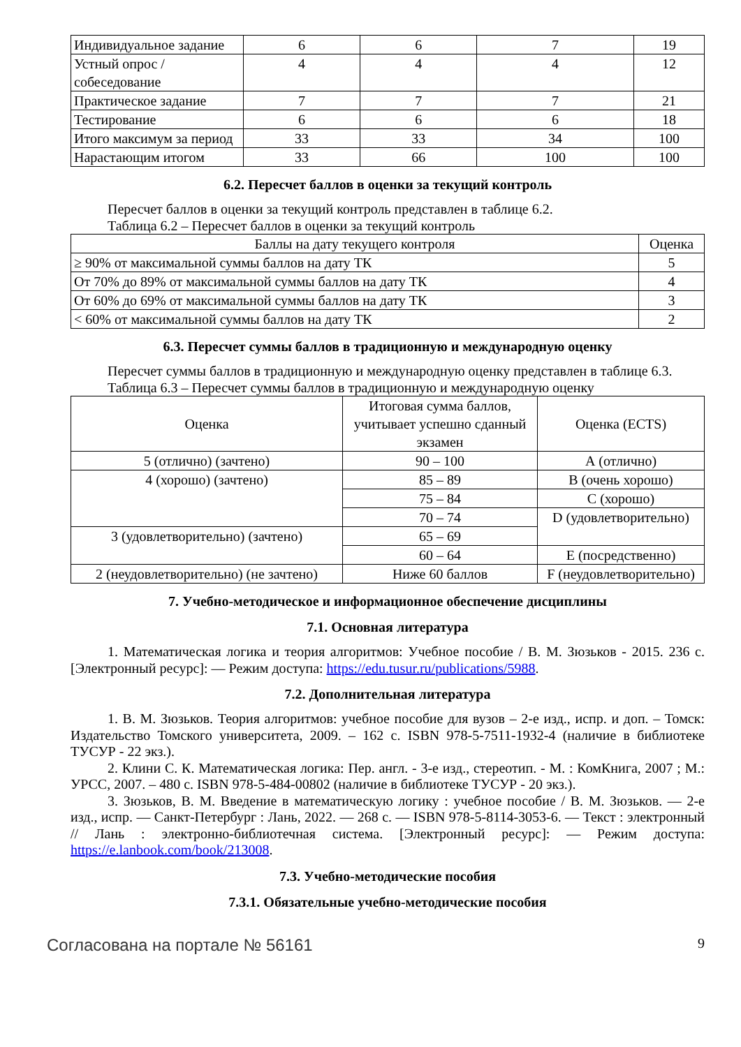| Индивидуальное задание | 6 | 6 | 7 | 19 |
| Устный опрос / собеседование | 4 | 4 | 4 | 12 |
| Практическое задание | 7 | 7 | 7 | 21 |
| Тестирование | 6 | 6 | 6 | 18 |
| Итого максимум за период | 33 | 33 | 34 | 100 |
| Нарастающим итогом | 33 | 66 | 100 | 100 |
6.2. Пересчет баллов в оценки за текущий контроль
Пересчет баллов в оценки за текущий контроль представлен в таблице 6.2.
Таблица 6.2 – Пересчет баллов в оценки за текущий контроль
| Баллы на дату текущего контроля | Оценка |
| --- | --- |
| ≥ 90% от максимальной суммы баллов на дату ТК | 5 |
| От 70% до 89% от максимальной суммы баллов на дату ТК | 4 |
| От 60% до 69% от максимальной суммы баллов на дату ТК | 3 |
| < 60% от максимальной суммы баллов на дату ТК | 2 |
6.3. Пересчет суммы баллов в традиционную и международную оценку
Пересчет суммы баллов в традиционную и международную оценку представлен в таблице 6.3.
Таблица 6.3 – Пересчет суммы баллов в традиционную и международную оценку
| Оценка | Итоговая сумма баллов, учитывает успешно сданный экзамен | Оценка (ECTS) |
| --- | --- | --- |
| 5 (отлично) (зачтено) | 90 – 100 | А (отлично) |
| 4 (хорошо) (зачтено) | 85 – 89 | В (очень хорошо) |
| | 75 – 84 | С (хорошо) |
| | 70 – 74 | D (удовлетворительно) |
| 3 (удовлетворительно) (зачтено) | 65 – 69 | |
| | 60 – 64 | E (посредственно) |
| 2 (неудовлетворительно) (не зачтено) | Ниже 60 баллов | F (неудовлетворительно) |
7. Учебно-методическое и информационное обеспечение дисциплины
7.1. Основная литература
1. Математическая логика и теория алгоритмов: Учебное пособие / В. М. Зюзьков - 2015. 236 с. [Электронный ресурс]: — Режим доступа: https://edu.tusur.ru/publications/5988.
7.2. Дополнительная литература
1. В. М. Зюзьков. Теория алгоритмов: учебное пособие для вузов – 2-е изд., испр. и доп. – Томск: Издательство Томского университета, 2009. – 162 с. ISBN 978-5-7511-1932-4 (наличие в библиотеке ТУСУР - 22 экз.).
2. Клини С. К. Математическая логика: Пер. англ. - 3-е изд., стереотип. - М. : КомКнига, 2007 ; М.: УРСС, 2007. – 480 с. ISBN 978-5-484-00802 (наличие в библиотеке ТУСУР - 20 экз.).
3. Зюзьков, В. М. Введение в математическую логику : учебное пособие / В. М. Зюзьков. — 2-е изд., испр. — Санкт-Петербург : Лань, 2022. — 268 с. — ISBN 978-5-8114-3053-6. — Текст : электронный // Лань : электронно-библиотечная система. [Электронный ресурс]: — Режим доступа: https://e.lanbook.com/book/213008.
7.3. Учебно-методические пособия
7.3.1. Обязательные учебно-методические пособия
Согласована на портале № 56161 9